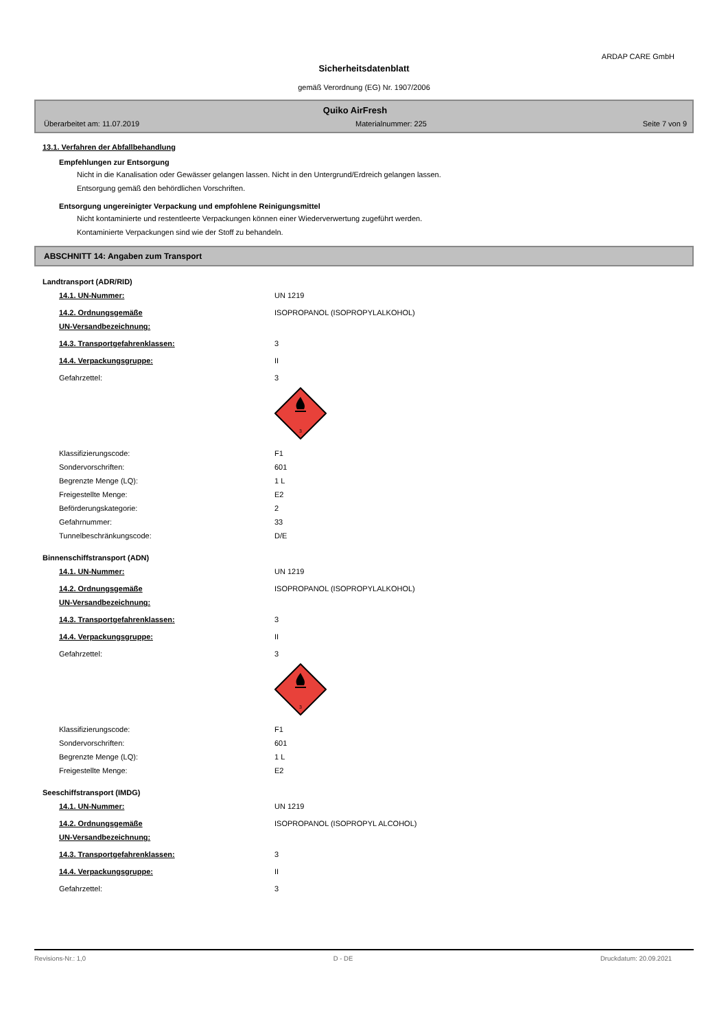ARDAP CARE GmbH
Sicherheitsdatenblatt
gemäß Verordnung (EG) Nr. 1907/2006
Quiko AirFresh
Überarbeitet am: 11.07.2019 Materialnummer: 225 Seite 7 von 9
13.1. Verfahren der Abfallbehandlung
Empfehlungen zur Entsorgung
Nicht in die Kanalisation oder Gewässer gelangen lassen. Nicht in den Untergrund/Erdreich gelangen lassen.
Entsorgung gemäß den behördlichen Vorschriften.
Entsorgung ungereinigter Verpackung und empfohlene Reinigungsmittel
Nicht kontaminierte und restentleerte Verpackungen können einer Wiederverwertung zugeführt werden.
Kontaminierte Verpackungen sind wie der Stoff zu behandeln.
ABSCHNITT 14: Angaben zum Transport
Landtransport (ADR/RID)
14.1. UN-Nummer: UN 1219
14.2. Ordnungsgemäße
UN-Versandbezeichnung: ISOPROPANOL (ISOPROPYLALKOHOL)
14.3. Transportgefahrenklassen: 3
14.4. Verpackungsgruppe: II
Gefahrzettel: 3
3
Klassifizierungscode: F1
Sondervorschriften: 601
Begrenzte Menge (LQ): 1 L
Freigestellte Menge: E2
Beförderungskategorie: 2
Gefahrnummer: 33
Tunnelbeschränkungscode: D/E
Binnenschiffstransport (ADN)
14.1. UN-Nummer: UN 1219
14.2. Ordnungsgemäße
UN-Versandbezeichnung: ISOPROPANOL (ISOPROPYLALKOHOL)
14.3. Transportgefahrenklassen: 3
14.4. Verpackungsgruppe: II
Gefahrzettel: 3
3
Klassifizierungscode: F1
Sondervorschriften: 601
Begrenzte Menge (LQ): 1 L
Freigestellte Menge: E2
Seeschiffstransport (IMDG)
14.1. UN-Nummer: UN 1219
14.2. Ordnungsgemäße
UN-Versandbezeichnung: ISOPROPANOL (ISOPROPYL ALCOHOL)
14.3. Transportgefahrenklassen: 3
14.4. Verpackungsgruppe: II
Gefahrzettel: 3
Revisions-Nr.: 1,0 D - DE Druckdatum: 20.09.2021